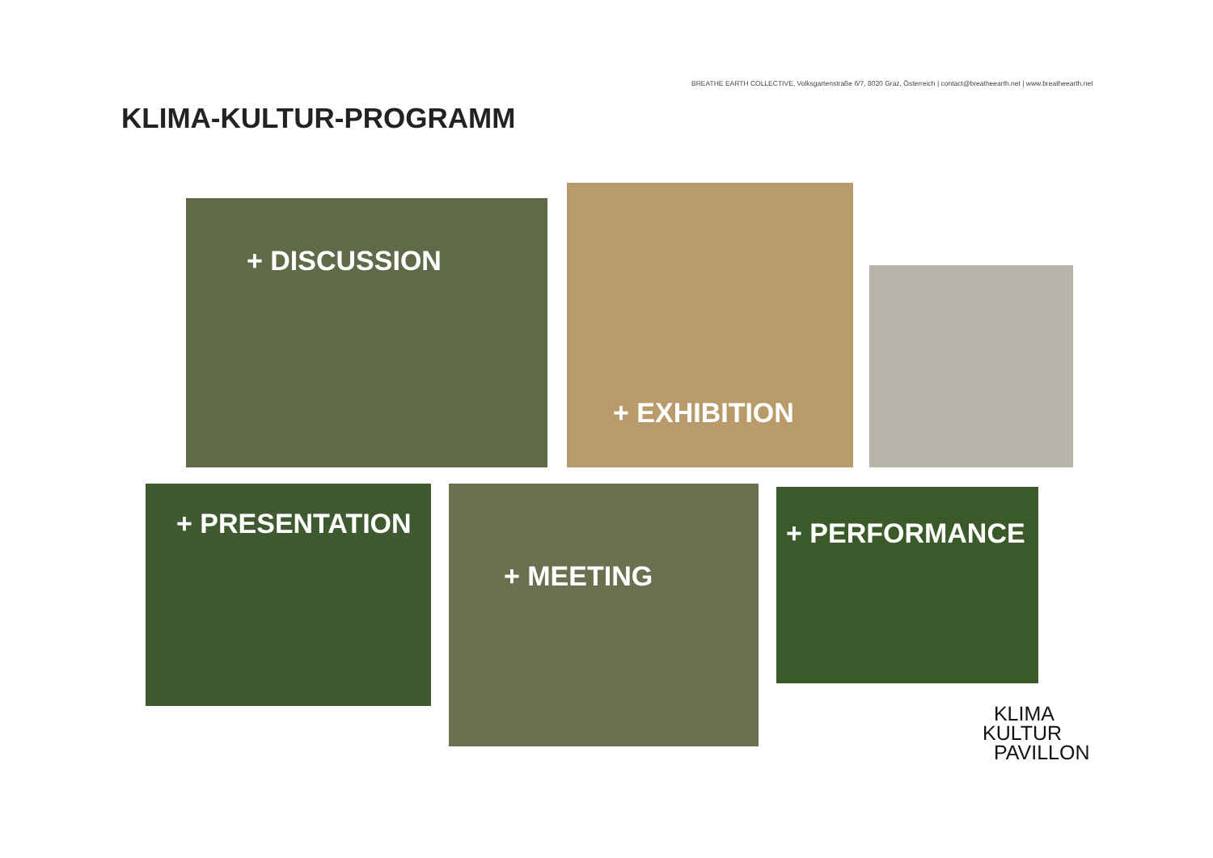BREATHE EARTH COLLECTIVE, Volksgartenstraße 6/7, 8020 Graz, Österreich | contact@breatheearth.net | www.breatheearth.net
KLIMA-KULTUR-PROGRAMM
+ DISCUSSION + EXHIBITION
+ PRESENTATION + MEETING + PERFORMANCE
KLIMA
KULTUR
PAVILLON